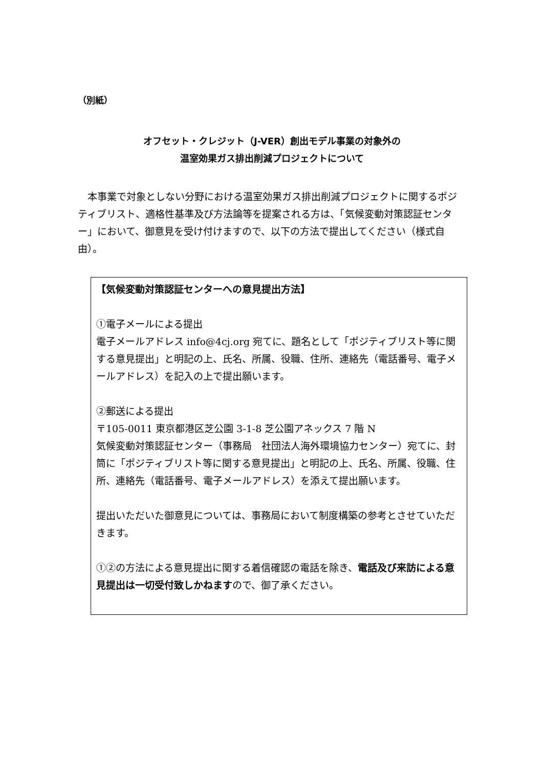（別紙）
オフセット・クレジット（J-VER）創出モデル事業の対象外の
温室効果ガス排出削減プロジェクトについて
　本事業で対象としない分野における温室効果ガス排出削減プロジェクトに関するポジティブリスト、適格性基準及び方法論等を提案される方は、「気候変動対策認証センター」において、御意見を受け付けますので、以下の方法で提出してください（様式自由）。
【気候変動対策認証センターへの意見提出方法】
①電子メールによる提出
電子メールアドレス info@4cj.org 宛てに、題名として「ポジティブリスト等に関する意見提出」と明記の上、氏名、所属、役職、住所、連絡先（電話番号、電子メールアドレス）を記入の上で提出願います。
②郵送による提出
〒105-0011 東京都港区芝公園 3-1-8 芝公園アネックス 7 階 N
気候変動対策認証センター（事務局　社団法人海外環境協力センター）宛てに、封筒に「ポジティブリスト等に関する意見提出」と明記の上、氏名、所属、役職、住所、連絡先（電話番号、電子メールアドレス）を添えて提出願います。
提出いただいた御意見については、事務局において制度構築の参考とさせていただきます。
①②の方法による意見提出に関する着信確認の電話を除き、電話及び来訪による意見提出は一切受付致しかねますので、御了承ください。